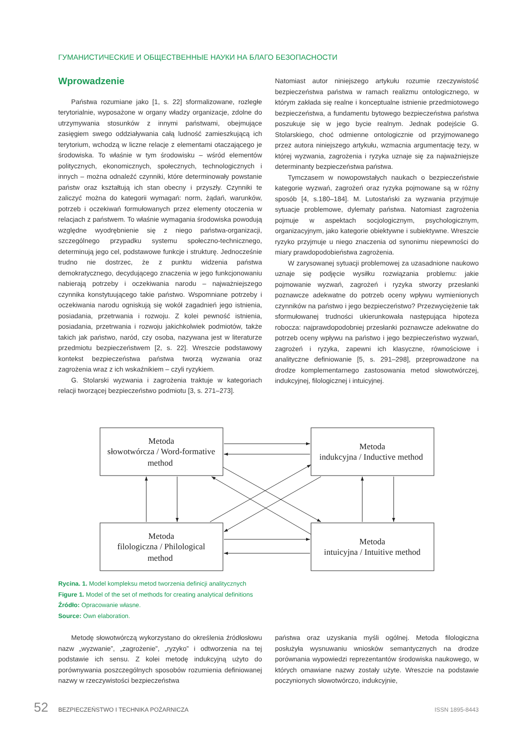ГУМАНИСТИЧЕСКИЕ И ОБЩЕСТВЕННЫЕ НАУКИ НА БЛАГО БЕЗОПАСНОСТИ
Wprowadzenie
Państwa rozumiane jako [1, s. 22] sformalizowane, rozległe terytorialnie, wyposażone w organy władzy organizacje, zdolne do utrzymywania stosunków z innymi państwami, obejmujące zasięgiem swego oddziaływania całą ludność zamieszkującą ich terytorium, wchodzą w liczne relacje z elementami otaczającego je środowiska. To właśnie w tym środowisku – wśród elementów politycznych, ekonomicznych, społecznych, technologicznych i innych – można odnaleźć czynniki, które determinowały powstanie państw oraz kształtują ich stan obecny i przyszły. Czynniki te zaliczyć można do kategorii wymagań: norm, żądań, warunków, potrzeb i oczekiwań formułowanych przez elementy otoczenia w relacjach z państwem. To właśnie wymagania środowiska powodują względne wyodrębnienie się z niego państwa-organizacji, szczególnego przypadku systemu społeczno-technicznego, determinują jego cel, podstawowe funkcje i strukturę. Jednocześnie trudno nie dostrzec, że z punktu widzenia państwa demokratycznego, decydującego znaczenia w jego funkcjonowaniu nabierają potrzeby i oczekiwania narodu – najważniejszego czynnika konstytuującego takie państwo. Wspomniane potrzeby i oczekiwania narodu ogniskują się wokół zagadnień jego istnienia, posiadania, przetrwania i rozwoju. Z kolei pewność istnienia, posiadania, przetrwania i rozwoju jakichkolwiek podmiotów, także takich jak państwo, naród, czy osoba, nazywana jest w literaturze przedmiotu bezpieczeństwem [2, s. 22]. Wreszcie podstawowy kontekst bezpieczeństwa państwa tworzą wyzwania oraz zagrożenia wraz z ich wskaźnikiem – czyli ryzykiem.
G. Stolarski wyzwania i zagrożenia traktuje w kategoriach relacji tworzącej bezpieczeństwo podmiotu [3, s. 271–273].
Natomiast autor niniejszego artykułu rozumie rzeczywistość bezpieczeństwa państwa w ramach realizmu ontologicznego, w którym zakłada się realne i konceptualne istnienie przedmiotowego bezpieczeństwa, a fundamentu bytowego bezpieczeństwa państwa poszukuje się w jego bycie realnym. Jednak podejście G. Stolarskiego, choć odmienne ontologicznie od przyjmowanego przez autora niniejszego artykułu, wzmacnia argumentację tezy, w której wyzwania, zagrożenia i ryzyka uznaje się za najważniejsze determinanty bezpieczeństwa państwa.
Tymczasem w nowopowstałych naukach o bezpieczeństwie kategorie wyzwań, zagrożeń oraz ryzyka pojmowane są w różny sposób [4, s.180–184]. M. Lutostański za wyzwania przyjmuje sytuacje problemowe, dylematy państwa. Natomiast zagrożenia pojmuje w aspektach socjologicznym, psychologicznym, organizacyjnym, jako kategorie obiektywne i subiektywne. Wreszcie ryzyko przyjmuje u niego znaczenia od synonimu niepewności do miary prawdopodobieństwa zagrożenia.
W zarysowanej sytuacji problemowej za uzasadnione naukowo uznaje się podjęcie wysiłku rozwiązania problemu: jakie pojmowanie wyzwań, zagrożeń i ryzyka stworzy przesłanki poznawcze adekwatne do potrzeb oceny wpływu wymienionych czynników na państwo i jego bezpieczeństwo? Przezwyciężenie tak sformułowanej trudności ukierunkowała następująca hipoteza robocza: najprawdopodobniej przesłanki poznawcze adekwatne do potrzeb oceny wpływu na państwo i jego bezpieczeństwo wyzwań, zagrożeń i ryzyka, zapewni ich klasyczne, równościowe i analityczne definiowanie [5, s. 291–298], przeprowadzone na drodze komplementarnego zastosowania metod słowotwórczej, indukcyjnej, filologicznej i intuicyjnej.
Metoda słowotwórcza / Word-formative method Metoda indukcyjna / Inductive method Metoda filologiczna / Philological method Metoda intuicyjna / Intuitive method
Rycina. 1. Model kompleksu metod tworzenia definicji analitycznych
Figure 1. Model of the set of methods for creating analytical definitions
Źródło: Opracowanie własne.
Source: Own elaboration.
Metodę słowotwórczą wykorzystano do określenia źródłosłowu nazw „wyzwanie”, „zagrożenie”, „ryzyko” i odtworzenia na tej podstawie ich sensu. Z kolei metodę indukcyjną użyto do porównywania poszczególnych sposobów rozumienia definiowanej nazwy w rzeczywistości bezpieczeństwa
państwa oraz uzyskania myśli ogólnej. Metoda filologiczna posłużyła wysnuwaniu wniosków semantycznych na drodze porównania wypowiedzi reprezentantów środowiska naukowego, w których omawiane nazwy zostały użyte. Wreszcie na podstawie poczynionych słowotwórczo, indukcyjnie,
52 BEZPIECZEŃSTWO I TECHNIKA POŻARNICZA ISSN 1895-8443